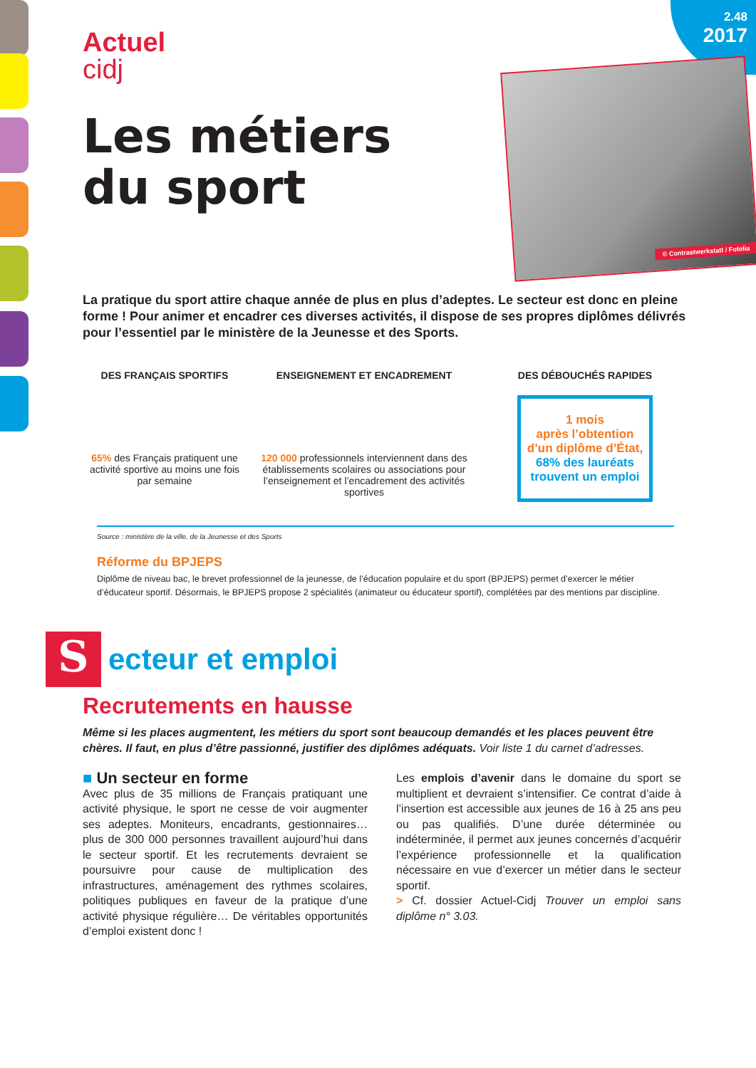2.48
2017
© Contrastwerkstatt / Fotolia
Actuel
cidj
Les métiers
du sport
La pratique du sport attire chaque année de plus en plus d’adeptes. Le secteur est donc en pleine forme ! Pour animer et encadrer ces diverses activités, il dispose de ses propres diplômes délivrés pour l’essentiel par le ministère de la Jeunesse et des Sports.
DES FRANÇAIS SPORTIFS
65% des Français pratiquent une activité sportive au moins une fois par semaine
ENSEIGNEMENT ET ENCADREMENT
120 000 professionnels interviennent dans des établissements scolaires ou associations pour l’enseignement et l’encadrement des activités sportives
DES DÉBOUCHÉS RAPIDES
1 mois
après l’obtention
d’un diplôme d’État,
68% des lauréats
trouvent un emploi
Source : ministère de la ville, de la Jeunesse et des Sports
Réforme du BPJEPS
Diplôme de niveau bac, le brevet professionnel de la jeunesse, de l’éducation populaire et du sport (BPJEPS) permet d’exercer le métier d’éducateur sportif. Désormais, le BPJEPS propose 2 spécialités (animateur ou éducateur sportif), complétées par des mentions par discipline.
S
ecteur et emploi
Recrutements en hausse
Même si les places augmentent, les métiers du sport sont beaucoup demandés et les places peuvent être chères. Il faut, en plus d’être passionné, justifier des diplômes adéquats. Voir liste 1 du carnet d’adresses.
■ Un secteur en forme
Avec plus de 35 millions de Français pratiquant une activité physique, le sport ne cesse de voir augmenter ses adeptes. Moniteurs, encadrants, gestionnaires… plus de 300 000 personnes travaillent aujourd’hui dans le secteur sportif. Et les recrutements devraient se poursuivre pour cause de multiplication des infrastructures, aménagement des rythmes scolaires, politiques publiques en faveur de la pratique d’une activité physique régulière… De véritables opportunités d’emploi existent donc !
Les emplois d’avenir dans le domaine du sport se multiplient et devraient s’intensifier. Ce contrat d’aide à l’insertion est accessible aux jeunes de 16 à 25 ans peu ou pas qualifiés. D’une durée déterminée ou indéterminée, il permet aux jeunes concernés d’acquérir l’expérience professionnelle et la qualification nécessaire en vue d’exercer un métier dans le secteur sportif.
> Cf. dossier Actuel-Cidj Trouver un emploi sans diplôme n° 3.03.